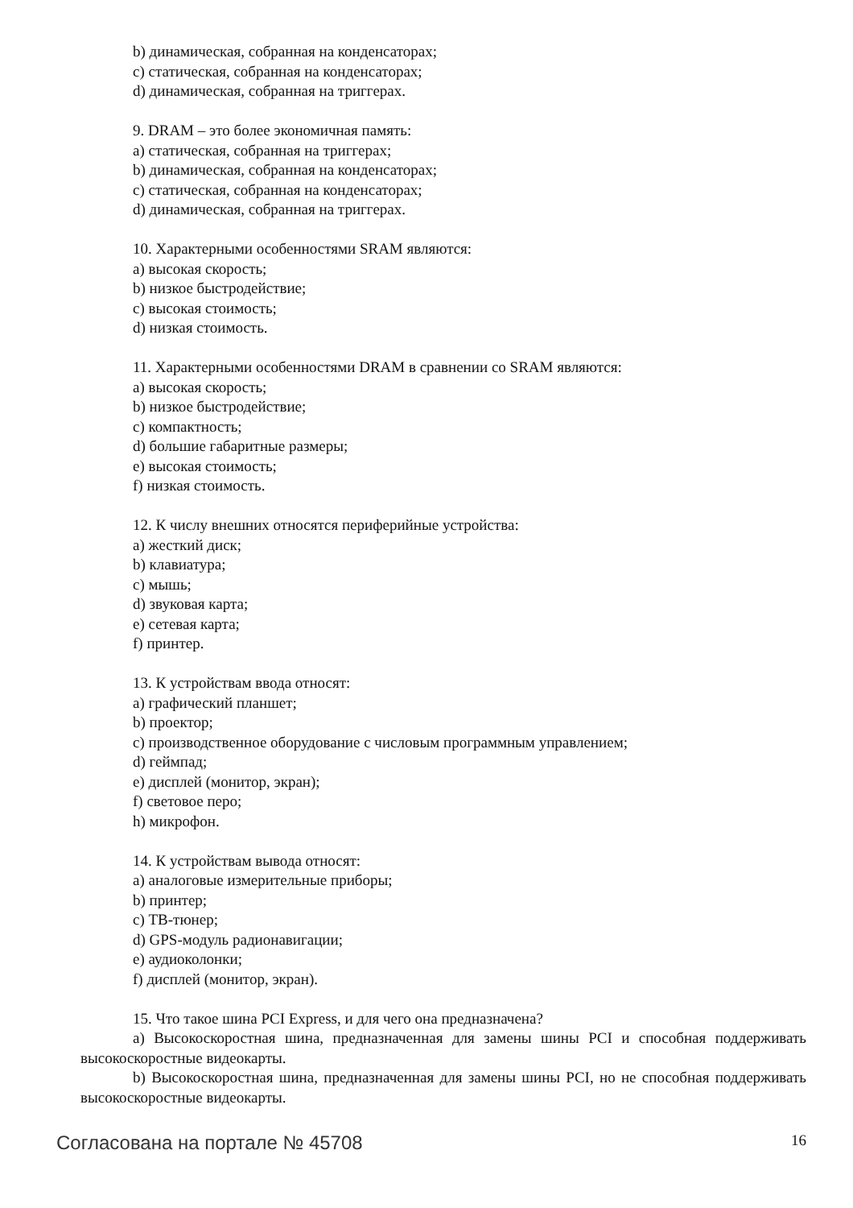b) динамическая, собранная на конденсаторах;
c) статическая, собранная на конденсаторах;
d) динамическая, собранная на триггерах.
9. DRAM – это более экономичная память:
a) статическая, собранная на триггерах;
b) динамическая, собранная на конденсаторах;
c) статическая, собранная на конденсаторах;
d) динамическая, собранная на триггерах.
10. Характерными особенностями SRAM являются:
a) высокая скорость;
b) низкое быстродействие;
c) высокая стоимость;
d) низкая стоимость.
11. Характерными особенностями DRAM в сравнении со SRAM являются:
a) высокая скорость;
b) низкое быстродействие;
c) компактность;
d) большие габаритные размеры;
e) высокая стоимость;
f) низкая стоимость.
12. К числу внешних относятся периферийные устройства:
a) жесткий диск;
b) клавиатура;
c) мышь;
d) звуковая карта;
e) сетевая карта;
f) принтер.
13. К устройствам ввода относят:
a) графический планшет;
b) проектор;
c) производственное оборудование с числовым программным управлением;
d) геймпад;
e) дисплей (монитор, экран);
f) световое перо;
h) микрофон.
14. К устройствам вывода относят:
a) аналоговые измерительные приборы;
b) принтер;
c) ТВ-тюнер;
d) GPS-модуль радионавигации;
e) аудиоколонки;
f) дисплей (монитор, экран).
15. Что такое шина PCI Express, и для чего она предназначена?
a) Высокоскоростная шина, предназначенная для замены шины PCI и способная поддерживать высокоскоростные видеокарты.
b) Высокоскоростная шина, предназначенная для замены шины PCI, но не способная поддерживать высокоскоростные видеокарты.
Согласована на портале № 45708 16